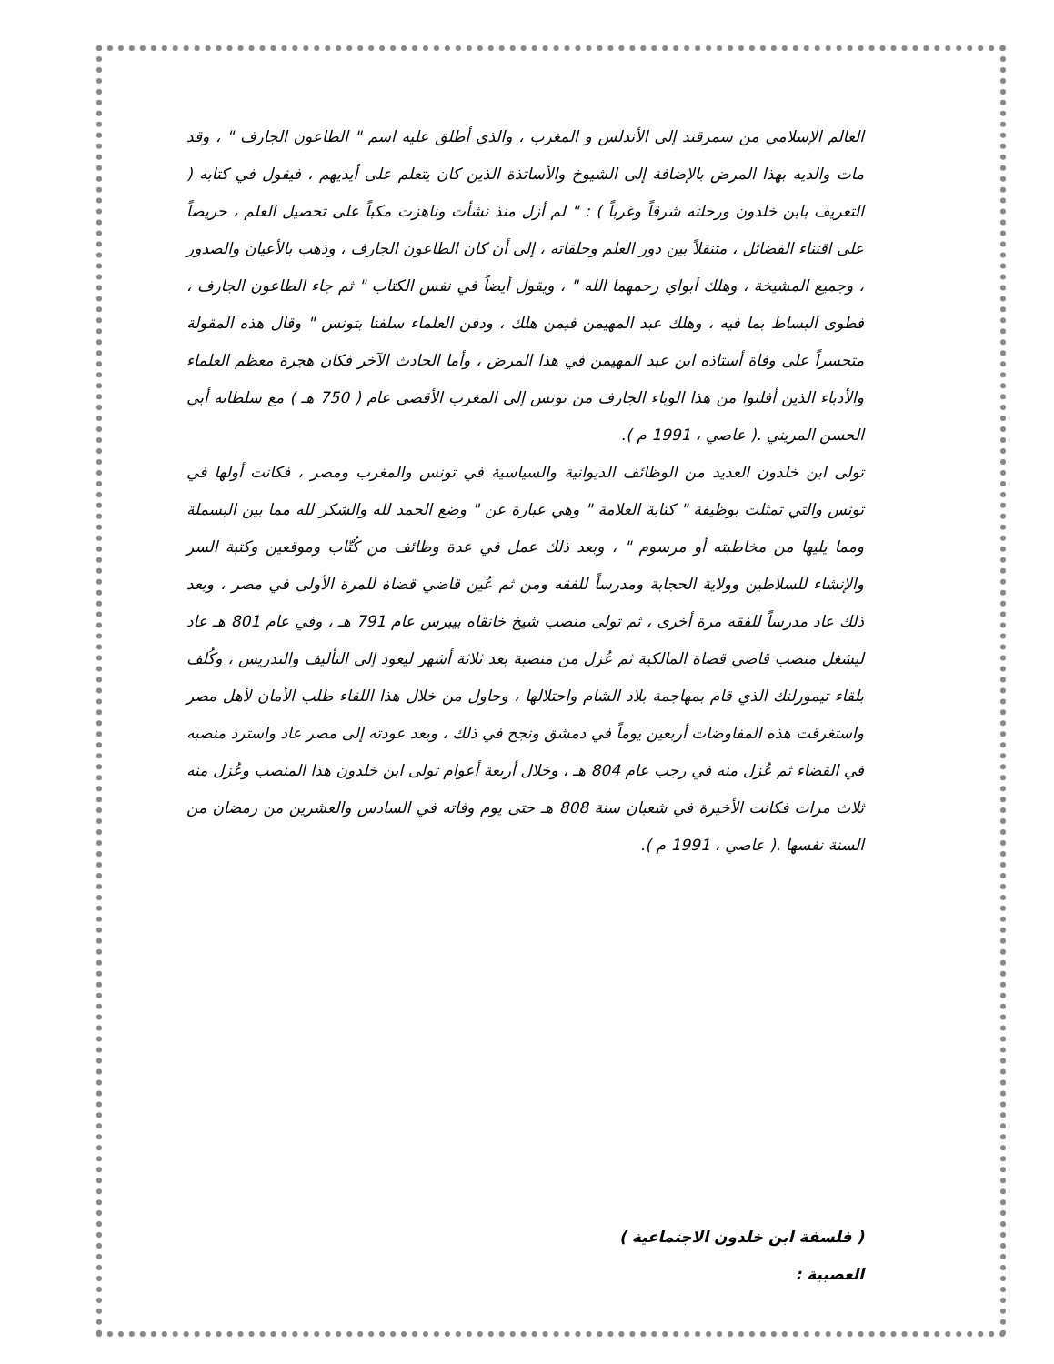العالم الإسلامي من سمرقند إلى الأندلس و المغرب ، والذي أطلق عليه اسم " الطاعون الجارف " ، وقد مات والديه بهذا المرض بالإضافة إلى الشيوخ والأساتذة الذين كان يتعلم على أيديهم ، فيقول في كتابه ( التعريف بابن خلدون ورحلته شرقاً وغرباً ) : " لم أزل منذ نشأت وناهزت مكباً على تحصيل العلم ، حريصاً على اقتناء الفضائل ، متنقلاً بين دور العلم وحلقاته ، إلى أن كان الطاعون الجارف ، وذهب بالأعيان والصدور ، وجميع المشيخة ، وهلك أبواي رحمهما الله " ، ويقول أيضاً في نفس الكتاب " ثم جاء الطاعون الجارف ، فطوى البساط بما فيه ، وهلك عبد المهيمن فيمن هلك ، ودفن العلماء سلفنا بتونس " وقال هذه المقولة متحسراً على وفاة أستاذه ابن عبد المهيمن في هذا المرض ، وأما الحادث الآخر فكان هجرة معظم العلماء والأدباء الذين أفلتوا من هذا الوباء الجارف من تونس إلى المغرب الأقصى عام ( 750 هـ ) مع سلطانه أبي الحسن المريني .( عاصي ، 1991 م ).
تولى ابن خلدون العديد من الوظائف الديوانية والسياسية في تونس والمغرب ومصر ، فكانت أولها في تونس والتي تمثلت بوظيفة " كتابة العلامة " وهي عبارة عن " وضع الحمد لله والشكر لله مما بين البسملة ومما يليها من مخاطبته أو مرسوم " ، وبعد ذلك عمل في عدة وظائف من كُتّاب وموقعين وكتبة السر والإنشاء للسلاطين وولاية الحجابة ومدرساً للفقه ومن ثم عُين قاضي قضاة للمرة الأولى في مصر ، وبعد ذلك عاد مدرساً للفقه مرة أخرى ، ثم تولى منصب شيخ خانقاه بيبرس عام 791 هـ ، وفي عام 801 هـ عاد ليشغل منصب قاضي قضاة المالكية ثم عُزل من منصبة بعد ثلاثة أشهر ليعود إلى التأليف والتدريس ، وكُلف بلقاء تيمورلنك الذي قام بمهاجمة بلاد الشام واحتلالها ، وحاول من خلال هذا اللقاء طلب الأمان لأهل مصر واستغرقت هذه المفاوضات أربعين يوماً في دمشق ونجح في ذلك ، وبعد عودته إلى مصر عاد واسترد منصبه في القضاء ثم عُزل منه في رجب عام 804 هـ ، وخلال أربعة أعوام تولى ابن خلدون هذا المنصب وعُزل منه ثلاث مرات فكانت الأخيرة في شعبان سنة 808 هـ حتى يوم وفاته في السادس والعشرين من رمضان من السنة نفسها .( عاصي ، 1991 م ).
( فلسفة ابن خلدون الاجتماعية )
العصبية :